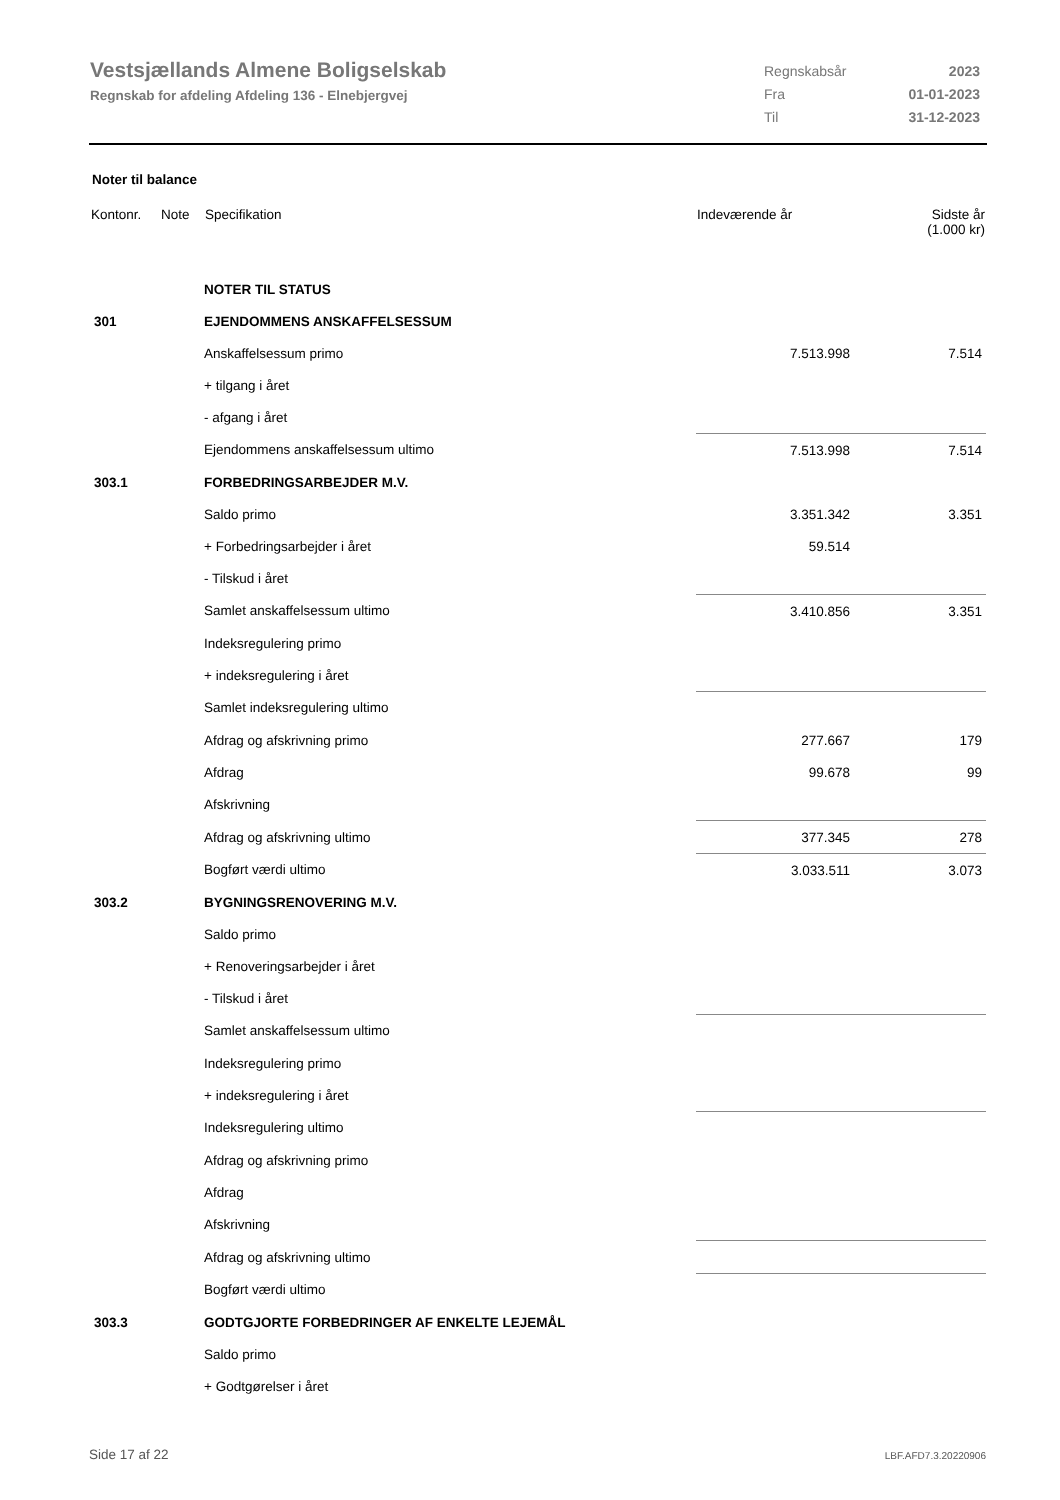Vestsjællands Almene Boligselskab
Regnskab for afdeling Afdeling 136 - Elnebjergvej
| Regnskabsår | 2023 |
| Fra | 01-01-2023 |
| Til | 31-12-2023 |
Noter til balance
| Kontonr. | Note | Specifikation | Indeværende år | Sidste år (1.000 kr) |
| --- | --- | --- | --- | --- |
| | | NOTER TIL STATUS | | |
| 301 | | EJENDOMMENS ANSKAFFELSESSUM | | |
| | | Anskaffelsessum primo | 7.513.998 | 7.514 |
| | | + tilgang i året | | |
| | | - afgang i året | | |
| | | Ejendommens anskaffelsessum ultimo | 7.513.998 | 7.514 |
| 303.1 | | FORBEDRINGSARBEJDER M.V. | | |
| | | Saldo primo | 3.351.342 | 3.351 |
| | | + Forbedringsarbejder i året | 59.514 | |
| | | - Tilskud i året | | |
| | | Samlet anskaffelsessum ultimo | 3.410.856 | 3.351 |
| | | Indeksregulering primo | | |
| | | + indeksregulering i året | | |
| | | Samlet indeksregulering ultimo | | |
| | | Afdrag og afskrivning primo | 277.667 | 179 |
| | | Afdrag | 99.678 | 99 |
| | | Afskrivning | | |
| | | Afdrag og afskrivning ultimo | 377.345 | 278 |
| | | Bogført værdi ultimo | 3.033.511 | 3.073 |
| 303.2 | | BYGNINGSRENOVERING M.V. | | |
| | | Saldo primo | | |
| | | + Renoveringsarbejder i året | | |
| | | - Tilskud i året | | |
| | | Samlet anskaffelsessum ultimo | | |
| | | Indeksregulering primo | | |
| | | + indeksregulering i året | | |
| | | Indeksregulering ultimo | | |
| | | Afdrag og afskrivning primo | | |
| | | Afdrag | | |
| | | Afskrivning | | |
| | | Afdrag og afskrivning ultimo | | |
| | | Bogført værdi ultimo | | |
| 303.3 | | GODTGJORTE FORBEDRINGER AF ENKELTE LEJEMÅL | | |
| | | Saldo primo | | |
| | | + Godtgørelser i året | | |
Side 17 af 22 LBF.AFD7.3.20220906